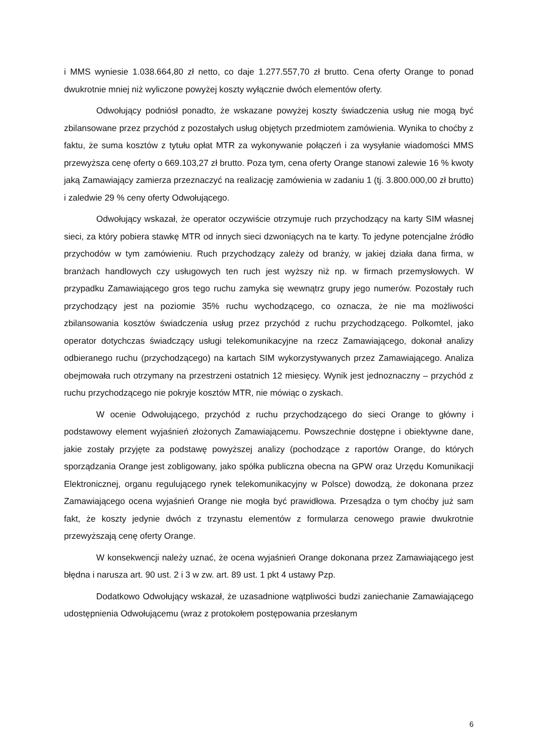i MMS wyniesie 1.038.664,80 zł netto, co daje 1.277.557,70 zł brutto. Cena oferty Orange to ponad dwukrotnie mniej niż wyliczone powyżej koszty wyłącznie dwóch elementów oferty.
Odwołujący podniósł ponadto, że wskazane powyżej koszty świadczenia usług nie mogą być zbilansowane przez przychód z pozostałych usług objętych przedmiotem zamówienia. Wynika to choćby z faktu, że suma kosztów z tytułu opłat MTR za wykonywanie połączeń i za wysyłanie wiadomości MMS przewyższa cenę oferty o 669.103,27 zł brutto. Poza tym, cena oferty Orange stanowi zalewie 16 % kwoty jaką Zamawiający zamierza przeznaczyć na realizację zamówienia w zadaniu 1 (tj. 3.800.000,00 zł brutto) i zaledwie 29 % ceny oferty Odwołującego.
Odwołujący wskazał, że operator oczywiście otrzymuje ruch przychodzący na karty SIM własnej sieci, za który pobiera stawkę MTR od innych sieci dzwoniących na te karty. To jedyne potencjalne źródło przychodów w tym zamówieniu. Ruch przychodzący zależy od branży, w jakiej działa dana firma, w branżach handlowych czy usługowych ten ruch jest wyższy niż np. w firmach przemysłowych. W przypadku Zamawiającego gros tego ruchu zamyka się wewnątrz grupy jego numerów. Pozostały ruch przychodzący jest na poziomie 35% ruchu wychodzącego, co oznacza, że nie ma możliwości zbilansowania kosztów świadczenia usług przez przychód z ruchu przychodzącego. Polkomtel, jako operator dotychczas świadczący usługi telekomunikacyjne na rzecz Zamawiającego, dokonał analizy odbieranego ruchu (przychodzącego) na kartach SIM wykorzystywanych przez Zamawiającego. Analiza obejmowała ruch otrzymany na przestrzeni ostatnich 12 miesięcy. Wynik jest jednoznaczny – przychód z ruchu przychodzącego nie pokryje kosztów MTR, nie mówiąc o zyskach.
W ocenie Odwołującego, przychód z ruchu przychodzącego do sieci Orange to główny i podstawowy element wyjaśnień złożonych Zamawiającemu. Powszechnie dostępne i obiektywne dane, jakie zostały przyjęte za podstawę powyższej analizy (pochodzące z raportów Orange, do których sporządzania Orange jest zobligowany, jako spółka publiczna obecna na GPW oraz Urzędu Komunikacji Elektronicznej, organu regulującego rynek telekomunikacyjny w Polsce) dowodzą, że dokonana przez Zamawiającego ocena wyjaśnień Orange nie mogła być prawidłowa. Przesądza o tym choćby już sam fakt, że koszty jedynie dwóch z trzynastu elementów z formularza cenowego prawie dwukrotnie przewyższają cenę oferty Orange.
W konsekwencji należy uznać, że ocena wyjaśnień Orange dokonana przez Zamawiającego jest błędna i narusza art. 90 ust. 2 i 3 w zw. art. 89 ust. 1 pkt 4 ustawy Pzp.
Dodatkowo Odwołujący wskazał, że uzasadnione wątpliwości budzi zaniechanie Zamawiającego udostępnienia Odwołującemu (wraz z protokołem postępowania przesłanym
6